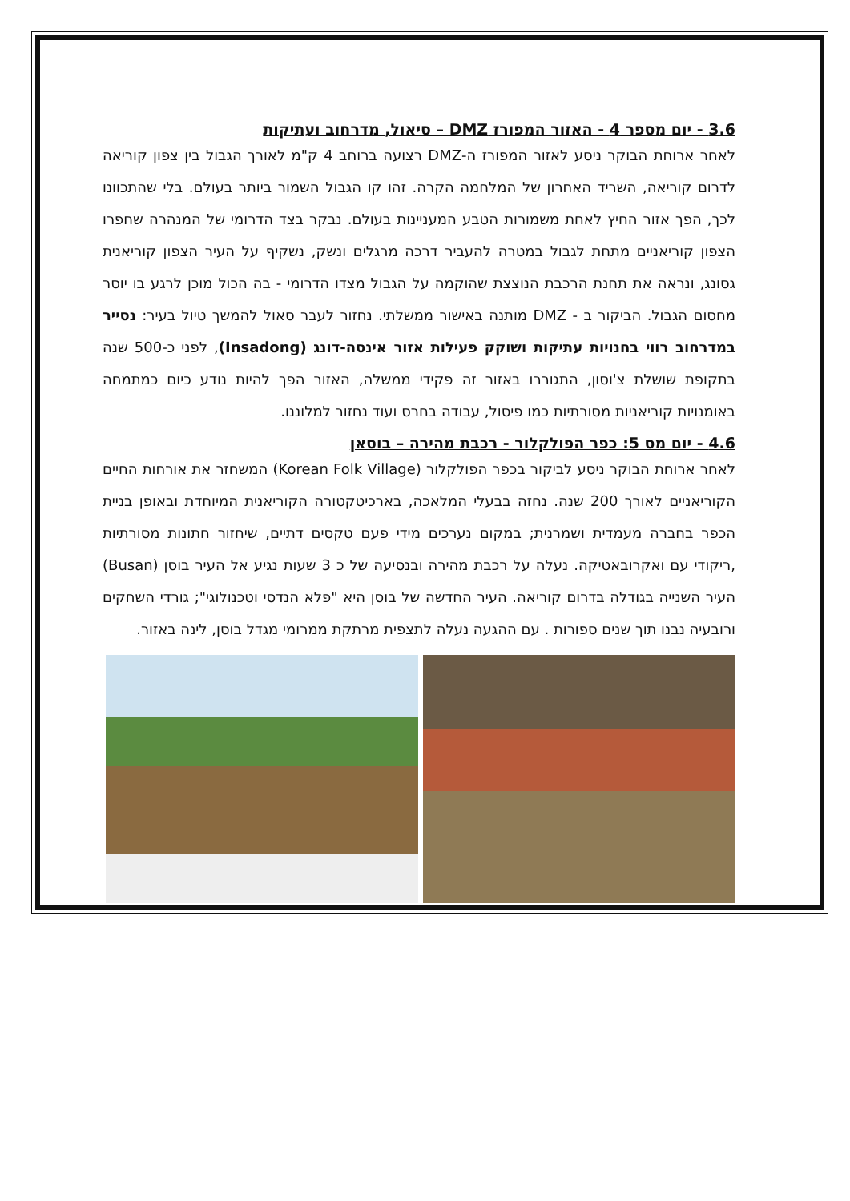3.6 - יום מספר 4 - האזור המפורז DMZ – סיאול, מדרחוב ועתיקות
לאחר ארוחת הבוקר ניסע לאזור המפורז ה-DMZ רצועה ברוחב 4 ק"מ לאורך הגבול בין צפון קוריאה לדרום קוריאה, השריד האחרון של המלחמה הקרה. זהו קו הגבול השמור ביותר בעולם. בלי שהתכוונו לכך, הפך אזור החיץ לאחת משמורות הטבע המעניינות בעולם. נבקר בצד הדרומי של המנהרה שחפרו הצפון קוריאניים מתחת לגבול במטרה להעביר דרכה מרגלים ונשק, נשקיף על העיר הצפון קוריאנית גסונג, ונראה את תחנת הרכבת הנוצצת שהוקמה על הגבול מצדו הדרומי - בה הכול מוכן לרגע בו יוסר מחסום הגבול. הביקור ב - DMZ מותנה באישור ממשלתי. נחזור לעבר סאול להמשך טיול בעיר: נסייר במדרחוב רווי בחנויות עתיקות ושוקק פעילות אזור אינסה-דונג (Insadong), לפני כ-500 שנה בתקופת שושלת צ'וסון, התגוררו באזור זה פקידי ממשלה, האזור הפך להיות נודע כיום כמתמחה באומנויות קוריאניות מסורתיות כמו פיסול, עבודה בחרס ועוד נחזור למלוננו.
4.6 - יום מס 5: כפר הפולקלור - רכבת מהירה – בוסאן
לאחר ארוחת הבוקר ניסע לביקור בכפר הפולקלור (Korean Folk Village) המשחזר את אורחות החיים הקוריאניים לאורך 200 שנה. נחזה בבעלי המלאכה, בארכיטקטורה הקוריאנית המיוחדת ובאופן בניית הכפר בחברה מעמדית ושמרנית; במקום נערכים מידי פעם טקסים דתיים, שיחזור חתונות מסורתיות ,ריקודי עם ואקרובאטיקה. נעלה על רכבת מהירה ובנסיעה של כ 3 שעות נגיע אל העיר בוסן (Busan) העיר השנייה בגודלה בדרום קוריאה. העיר החדשה של בוסן היא "פלא הנדסי וטכנולוגי"; גורדי השחקים ורובעיה נבנו תוך שנים ספורות . עם ההגעה נעלה לתצפית מרתקת ממרומי מגדל בוסן, לינה באזור.